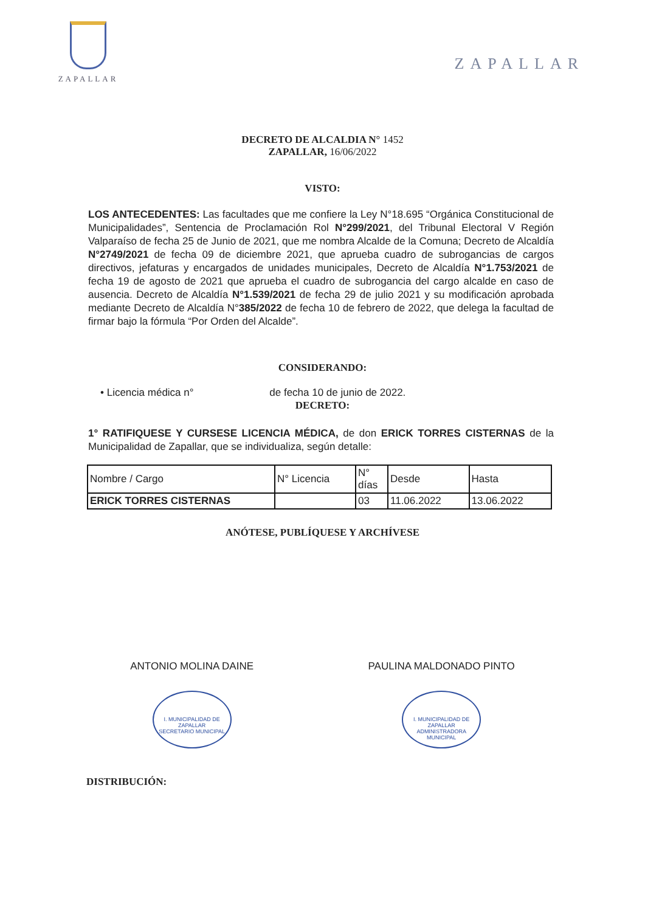ZAPALLAR
ZAPALLAR
DECRETO DE ALCALDIA N° 1452
ZAPALLAR, 16/06/2022
VISTO:
LOS ANTECEDENTES: Las facultades que me confiere la Ley N°18.695 “Orgánica Constitucional de Municipalidades”, Sentencia de Proclamación Rol N°299/2021, del Tribunal Electoral V Región Valparaíso de fecha 25 de Junio de 2021, que me nombra Alcalde de la Comuna; Decreto de Alcaldía N°2749/2021 de fecha 09 de diciembre 2021, que aprueba cuadro de subrogancias de cargos directivos, jefaturas y encargados de unidades municipales, Decreto de Alcaldía N°1.753/2021 de fecha 19 de agosto de 2021 que aprueba el cuadro de subrogancia del cargo alcalde en caso de ausencia. Decreto de Alcaldía N°1.539/2021 de fecha 29 de julio 2021 y su modificación aprobada mediante Decreto de Alcaldía N°385/2022 de fecha 10 de febrero de 2022, que delega la facultad de firmar bajo la fórmula “Por Orden del Alcalde”.
CONSIDERANDO:
• Licencia médica n° de fecha 10 de junio de 2022.
DECRETO:
1° RATIFIQUESE Y CURSESE LICENCIA MÉDICA, de don ERICK TORRES CISTERNAS de la Municipalidad de Zapallar, que se individualiza, según detalle:
| Nombre / Cargo | N° Licencia | N° días | Desde | Hasta |
| ERICK TORRES CISTERNAS | | 03 | 11.06.2022 | 13.06.2022 |
ANÓTESE, PUBLÍQUESE Y ARCHÍVESE
ANTONIO MOLINA DAINE
I. MUNICIPALIDAD DE ZAPALLAR
SECRETARIO MUNICIPAL
PAULINA MALDONADO PINTO
I. MUNICIPALIDAD DE ZAPALLAR
ADMINISTRADORA MUNICIPAL
DISTRIBUCIÓN: